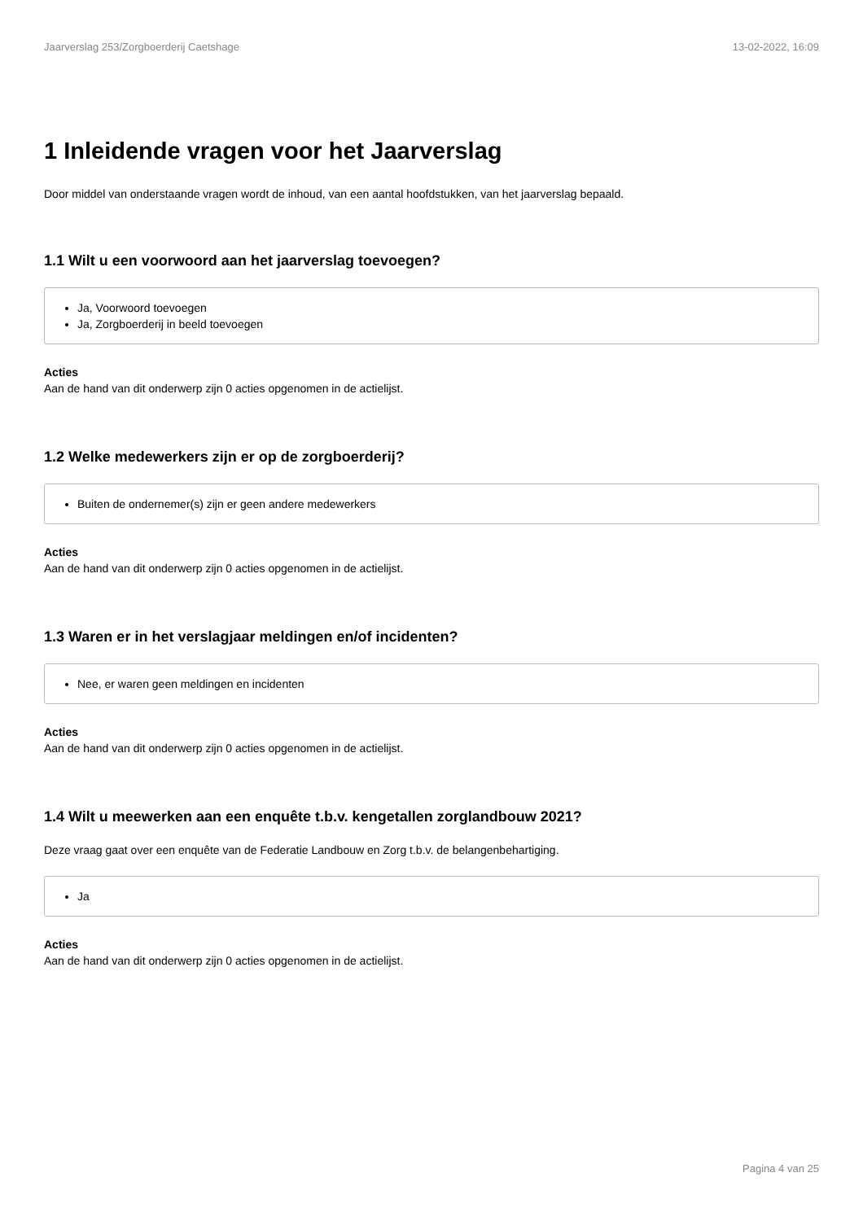Jaarverslag 253/Zorgboerderij Caetshage 13-02-2022, 16:09
1 Inleidende vragen voor het Jaarverslag
Door middel van onderstaande vragen wordt de inhoud, van een aantal hoofdstukken, van het jaarverslag bepaald.
1.1 Wilt u een voorwoord aan het jaarverslag toevoegen?
Ja, Voorwoord toevoegen
Ja, Zorgboerderij in beeld toevoegen
Acties
Aan de hand van dit onderwerp zijn 0 acties opgenomen in de actielijst.
1.2 Welke medewerkers zijn er op de zorgboerderij?
Buiten de ondernemer(s) zijn er geen andere medewerkers
Acties
Aan de hand van dit onderwerp zijn 0 acties opgenomen in de actielijst.
1.3 Waren er in het verslagjaar meldingen en/of incidenten?
Nee, er waren geen meldingen en incidenten
Acties
Aan de hand van dit onderwerp zijn 0 acties opgenomen in de actielijst.
1.4 Wilt u meewerken aan een enquête t.b.v. kengetallen zorglandbouw 2021?
Deze vraag gaat over een enquête van de Federatie Landbouw en Zorg t.b.v. de belangenbehartiging.
Ja
Acties
Aan de hand van dit onderwerp zijn 0 acties opgenomen in de actielijst.
Pagina 4 van 25